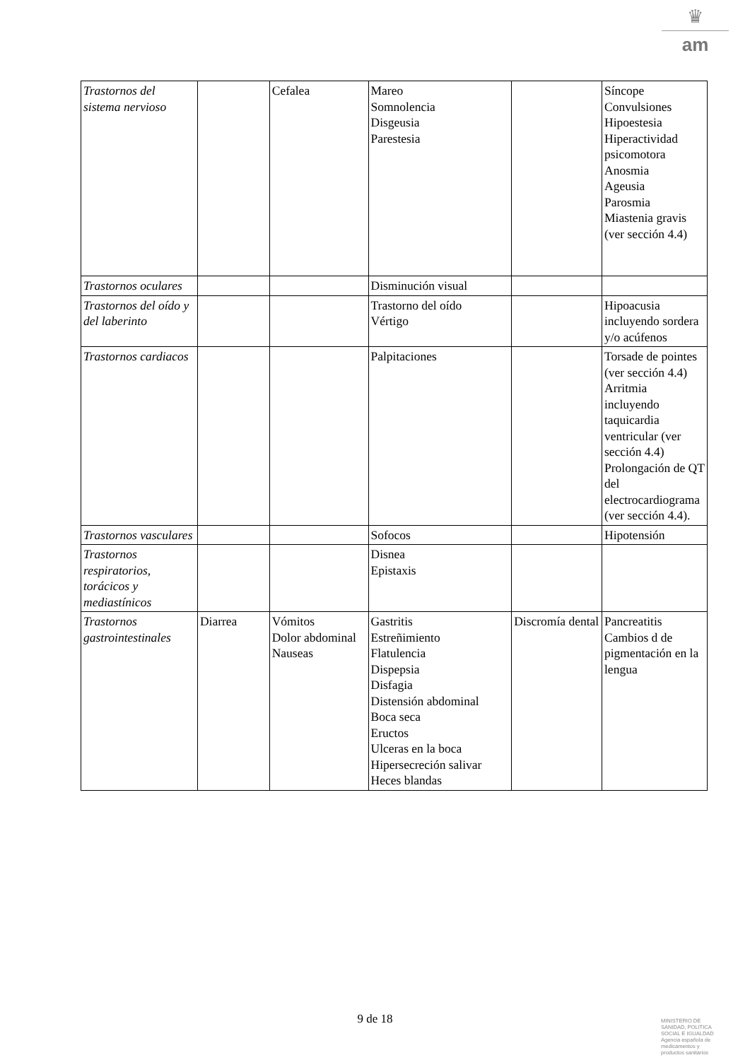♛
am
| Trastornos del sistema nervioso | | Cefalea | Mareo Somnolencia Disgeusia Parestesia | | Síncope Convulsiones Hipoestesia Hiperactividad psicomotora Anosmia Ageusia Parosmia Miastenia gravis (ver sección 4.4) |
| Trastornos oculares | | | Disminución visual | | |
| Trastornos del oído y del laberinto | | | Trastorno del oído Vértigo | | Hipoacusia incluyendo sordera y/o acúfenos |
| Trastornos cardiacos | | | Palpitaciones | | Torsade de pointes (ver sección 4.4) Arritmia incluyendo taquicardia ventricular (ver sección 4.4) Prolongación de QT del electrocardiograma (ver sección 4.4). |
| Trastornos vasculares | | | Sofocos | | Hipotensión |
| Trastornos respiratorios, torácicos y mediastínicos | | | Disnea Epistaxis | | |
| Trastornos gastrointestinales | Diarrea | Vómitos Dolor abdominal Nauseas | Gastritis Estreñimiento Flatulencia Dispepsia Disfagia Distensión abdominal Boca seca Eructos Ulceras en la boca Hipersecreción salivar Heces blandas | Discromía dental | Pancreatitis Cambios d de pigmentación en la lengua |
9 de 18
MINISTERIO DE
SANIDAD, POLITICA
SOCIAL E IGUALDAD
Agencia española de
medicamentos y
productos sanitarios